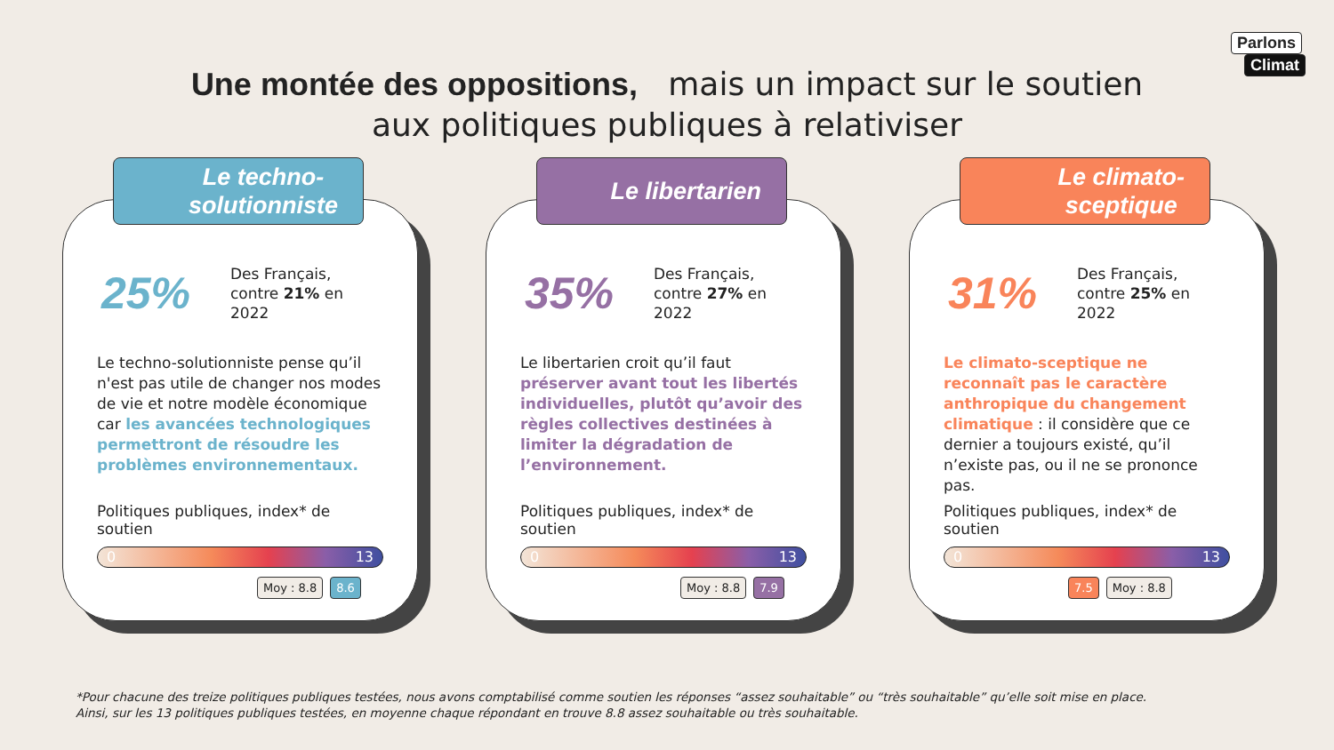Parlons
Climat
Une montée des oppositions, mais un impact sur le soutien
aux politiques publiques à relativiser
Le techno-
solutionniste
25%
Des Français,
contre 21% en
2022
Le techno-solutionniste pense qu’il n'est pas utile de changer nos modes de vie et notre modèle économique car les avancées technologiques permettront de résoudre les problèmes environnementaux.
Politiques publiques, index* de soutien
0 13
Moy : 8.8 8.6
Le libertarien
35%
Des Français,
contre 27% en
2022
Le libertarien croit qu’il faut préserver avant tout les libertés individuelles, plutôt qu’avoir des règles collectives destinées à limiter la dégradation de l’environnement.
Politiques publiques, index* de soutien
0 13
Moy : 8.8 7.9
Le climato-
sceptique
31%
Des Français,
contre 25% en
2022
Le climato-sceptique ne reconnaît pas le caractère anthropique du changement climatique : il considère que ce dernier a toujours existé, qu’il n’existe pas, ou il ne se prononce pas.
Politiques publiques, index* de soutien
0 13
7.5 Moy : 8.8
*Pour chacune des treize politiques publiques testées, nous avons comptabilisé comme soutien les réponses “assez souhaitable” ou “très souhaitable” qu’elle soit mise en place.
Ainsi, sur les 13 politiques publiques testées, en moyenne chaque répondant en trouve 8.8 assez souhaitable ou très souhaitable.